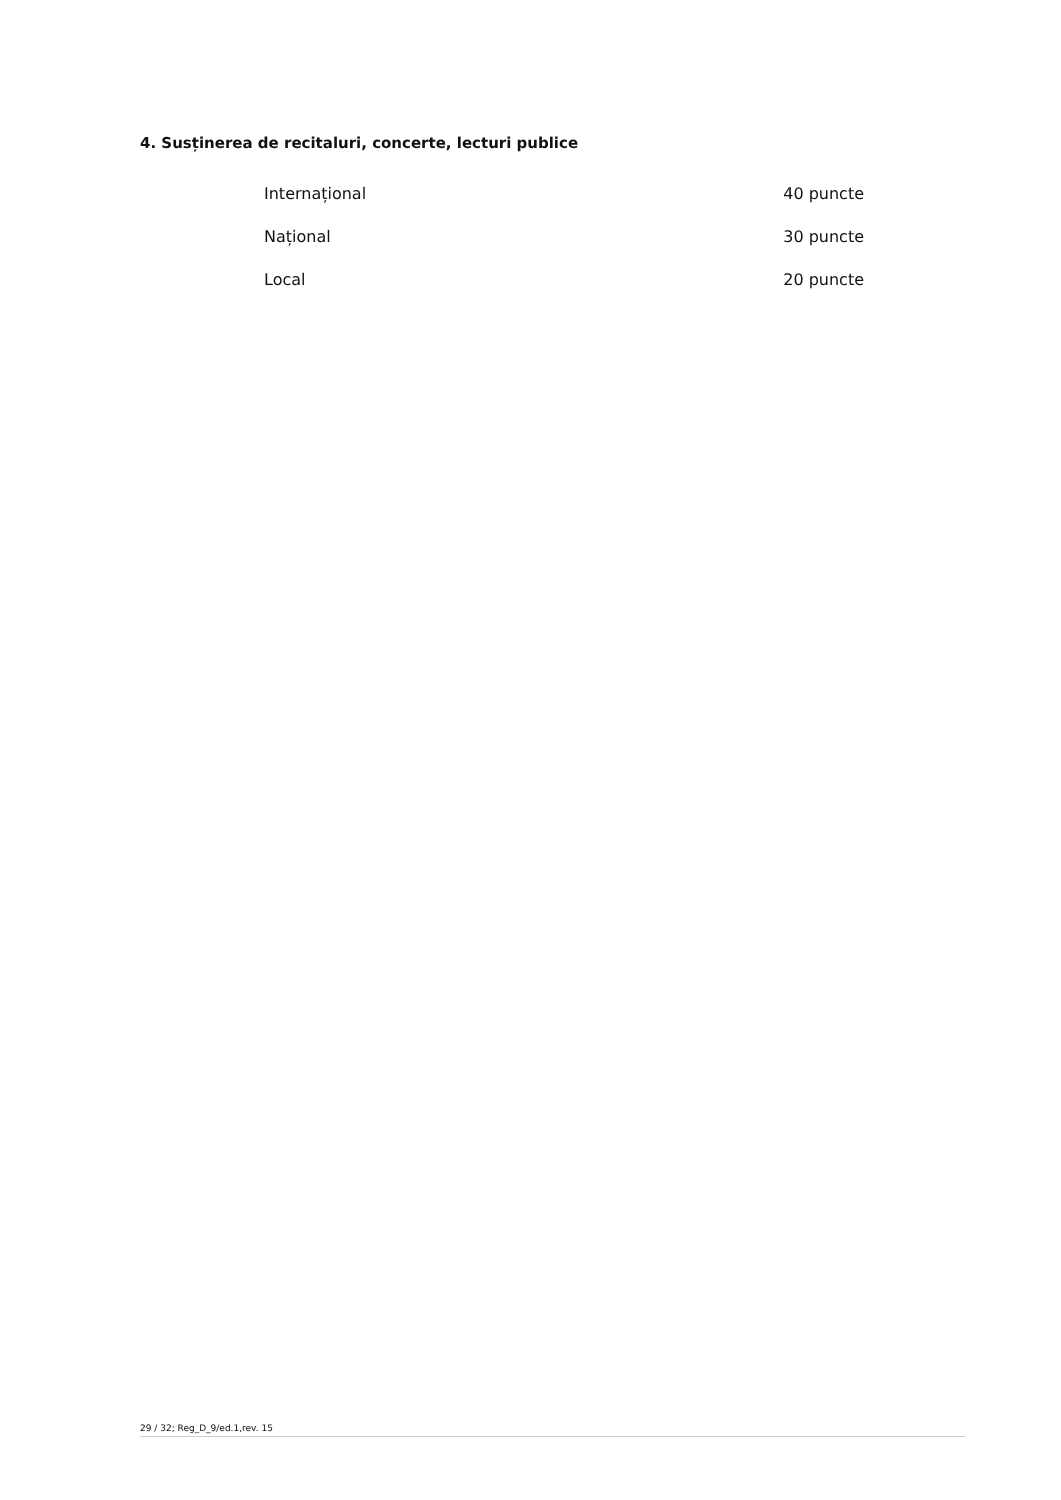4. Susținerea de recitaluri, concerte, lecturi publice
| Internațional | 40 puncte |
| Național | 30 puncte |
| Local | 20 puncte |
29 / 32; Reg_D_9/ed.1,rev. 15